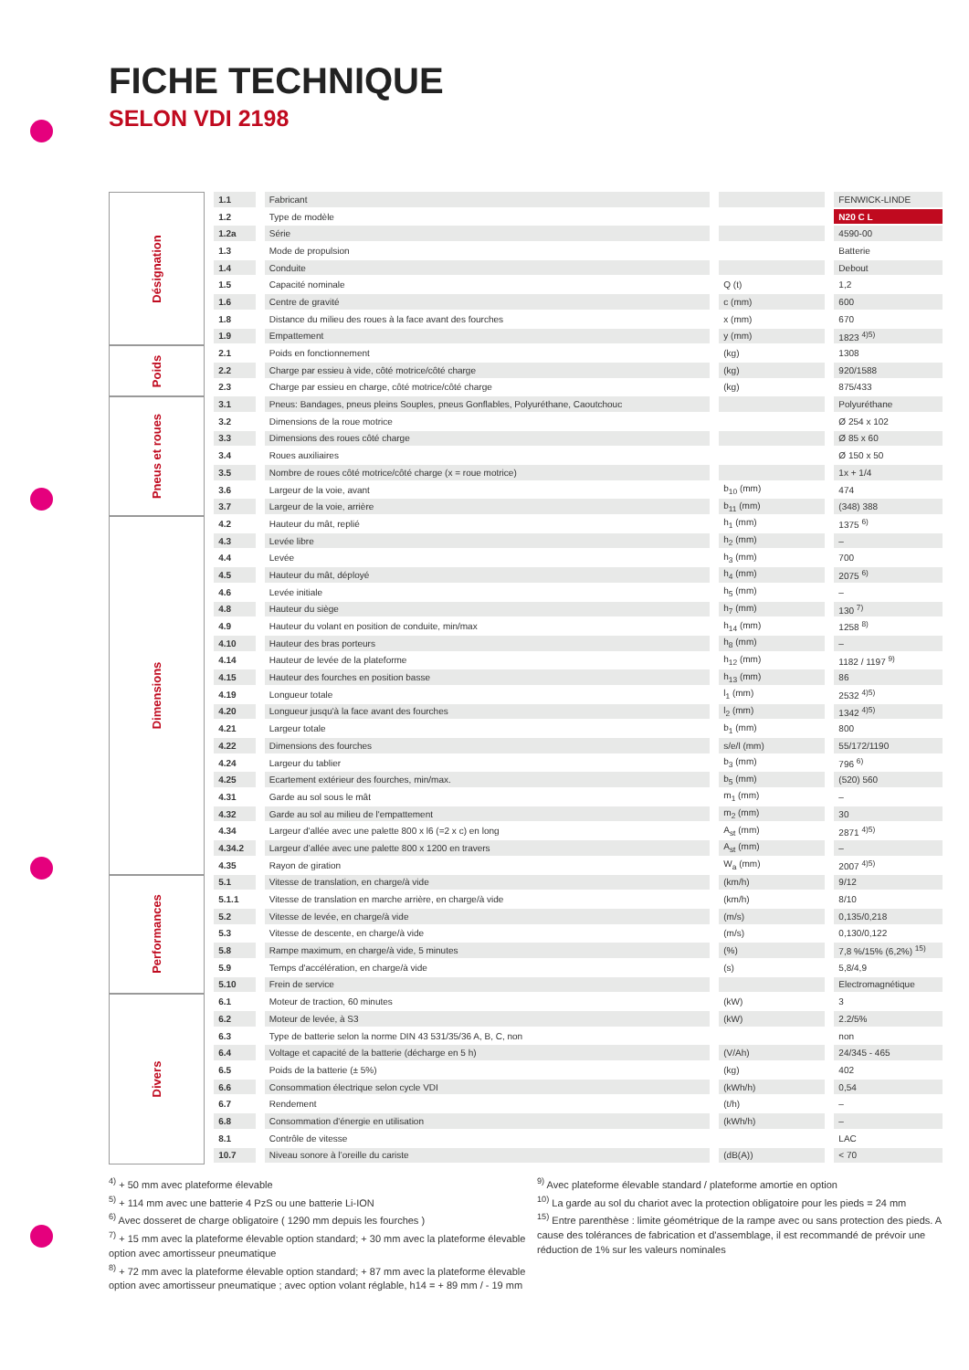FICHE TECHNIQUE
SELON VDI 2198
| Désignation | 1.1 | Fabricant | | FENWICK-LINDE |
| | 1.2 | Type de modèle | | N20 C L |
| | 1.2a | Série | | 4590-00 |
| | 1.3 | Mode de propulsion | | Batterie |
| | 1.4 | Conduite | | Debout |
| | 1.5 | Capacité nominale | Q (t) | 1,2 |
| | 1.6 | Centre de gravité | c (mm) | 600 |
| | 1.8 | Distance du milieu des roues à la face avant des fourches | x (mm) | 670 |
| | 1.9 | Empattement | y (mm) | 1823 <sup>4)5)</sup> |
| Poids | 2.1 | Poids en fonctionnement | (kg) | 1308 |
| | 2.2 | Charge par essieu à vide, côté motrice/côté charge | (kg) | 920/1588 |
| | 2.3 | Charge par essieu en charge, côté motrice/côté charge | (kg) | 875/433 |
| Pneus et roues | 3.1 | Pneus: Bandages, pneus pleins Souples, pneus Gonflables, Polyuréthane, Caoutchouc | | Polyuréthane |
| | 3.2 | Dimensions de la roue motrice | | Ø 254 x 102 |
| | 3.3 | Dimensions des roues côté charge | | Ø 85 x 60 |
| | 3.4 | Roues auxiliaires | | Ø 150 x 50 |
| | 3.5 | Nombre de roues côté motrice/côté charge (x = roue motrice) | | 1x + 1/4 |
| | 3.6 | Largeur de la voie, avant | b<sub>10</sub> (mm) | 474 |
| | 3.7 | Largeur de la voie, arrière | b<sub>11</sub> (mm) | (348) 388 |
| Dimensions | 4.2 | Hauteur du mât, replié | h<sub>1</sub> (mm) | 1375 <sup>6)</sup> |
| | 4.3 | Levée libre | h<sub>2</sub> (mm) | – |
| | 4.4 | Levée | h<sub>3</sub> (mm) | 700 |
| | 4.5 | Hauteur du mât, déployé | h<sub>4</sub> (mm) | 2075 <sup>6)</sup> |
| | 4.6 | Levée initiale | h<sub>5</sub> (mm) | – |
| | 4.8 | Hauteur du siège | h<sub>7</sub> (mm) | 130 <sup>7)</sup> |
| | 4.9 | Hauteur du volant en position de conduite, min/max | h<sub>14</sub> (mm) | 1258 <sup>8)</sup> |
| | 4.10 | Hauteur des bras porteurs | h<sub>8</sub> (mm) | – |
| | 4.14 | Hauteur de levée de la plateforme | h<sub>12</sub> (mm) | 1182 / 1197 <sup>9)</sup> |
| | 4.15 | Hauteur des fourches en position basse | h<sub>13</sub> (mm) | 86 |
| | 4.19 | Longueur totale | l<sub>1</sub> (mm) | 2532 <sup>4)5)</sup> |
| | 4.20 | Longueur jusqu'à la face avant des fourches | l<sub>2</sub> (mm) | 1342 <sup>4)5)</sup> |
| | 4.21 | Largeur totale | b<sub>1</sub> (mm) | 800 |
| | 4.22 | Dimensions des fourches | s/e/l (mm) | 55/172/1190 |
| | 4.24 | Largeur du tablier | b<sub>3</sub> (mm) | 796 <sup>6)</sup> |
| | 4.25 | Ecartement extérieur des fourches, min/max. | b<sub>5</sub> (mm) | (520) 560 |
| | 4.31 | Garde au sol sous le mât | m<sub>1</sub> (mm) | – |
| | 4.32 | Garde au sol au milieu de l'empattement | m<sub>2</sub> (mm) | 30 |
| | 4.34 | Largeur d'allée avec une palette 800 x l6 (=2 x c) en long | A<sub>st</sub> (mm) | 2871 <sup>4)5)</sup> |
| | 4.34.2 | Largeur d’allée avec une palette 800 x 1200 en travers | A<sub>st</sub> (mm) | – |
| | 4.35 | Rayon de giration | W<sub>a</sub> (mm) | 2007 <sup>4)5)</sup> |
| Performances | 5.1 | Vitesse de translation, en charge/à vide | (km/h) | 9/12 |
| | 5.1.1 | Vitesse de translation en marche arrière, en charge/à vide | (km/h) | 8/10 |
| | 5.2 | Vitesse de levée, en charge/à vide | (m/s) | 0,135/0,218 |
| | 5.3 | Vitesse de descente, en charge/à vide | (m/s) | 0,130/0,122 |
| | 5.8 | Rampe maximum, en charge/à vide, 5 minutes | (%) | 7,8 %/15% (6,2%) <sup>15)</sup> |
| | 5.9 | Temps d'accélération, en charge/à vide | (s) | 5,8/4,9 |
| | 5.10 | Frein de service | | Electromagnétique |
| Divers | 6.1 | Moteur de traction, 60 minutes | (kW) | 3 |
| | 6.2 | Moteur de levée, à S3 | (kW) | 2.2/5% |
| | 6.3 | Type de batterie selon la norme DIN 43 531/35/36 A, B, C, non | | non |
| | 6.4 | Voltage et capacité de la batterie (décharge en 5 h) | (V/Ah) | 24/345 - 465 |
| | 6.5 | Poids de la batterie (± 5%) | (kg) | 402 |
| | 6.6 | Consommation électrique selon cycle VDI | (kWh/h) | 0,54 |
| | 6.7 | Rendement | (t/h) | – |
| | 6.8 | Consommation d'énergie en utilisation | (kWh/h) | – |
| | 8.1 | Contrôle de vitesse | | LAC |
| | 10.7 | Niveau sonore à l’oreille du cariste | (dB(A)) | < 70 |
<sup>4)</sup> + 50 mm avec plateforme élevable
<sup>5)</sup> + 114 mm avec une batterie 4 PzS ou une batterie Li-ION
<sup>6)</sup> Avec dosseret de charge obligatoire ( 1290 mm depuis les fourches )
<sup>7)</sup> + 15 mm avec la plateforme élevable option standard; + 30 mm avec la plateforme élevable option avec amortisseur pneumatique
<sup>8)</sup> + 72 mm avec la plateforme élevable option standard; + 87 mm avec la plateforme élevable option avec amortisseur pneumatique ; avec option volant réglable, h14 = + 89 mm / - 19 mm
<sup>9)</sup> Avec plateforme élevable standard / plateforme amortie en option
<sup>10)</sup> La garde au sol du chariot avec la protection obligatoire pour les pieds = 24 mm
<sup>15)</sup> Entre parenthèse : limite géométrique de la rampe avec ou sans protection des pieds. A cause des tolérances de fabrication et d'assemblage, il est recommandé de prévoir une réduction de 1% sur les valeurs nominales